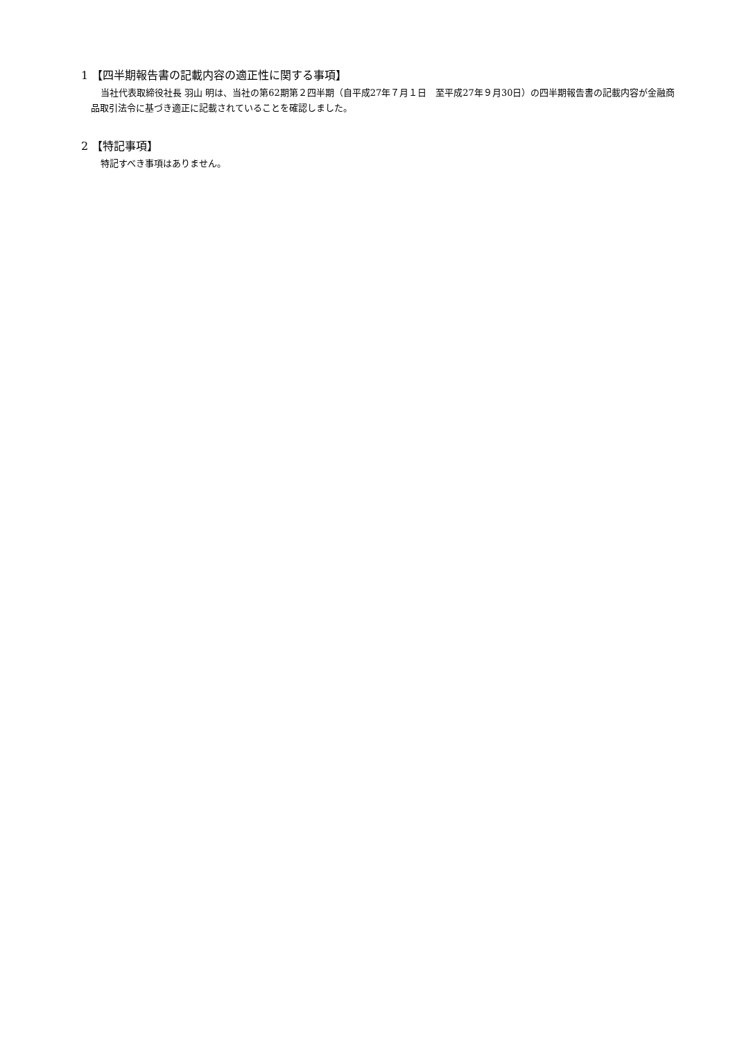1 【四半期報告書の記載内容の適正性に関する事項】
当社代表取締役社長 羽山 明は、当社の第62期第２四半期（自平成27年７月１日　至平成27年９月30日）の四半期報告書の記載内容が金融商品取引法令に基づき適正に記載されていることを確認しました。
2 【特記事項】
特記すべき事項はありません。